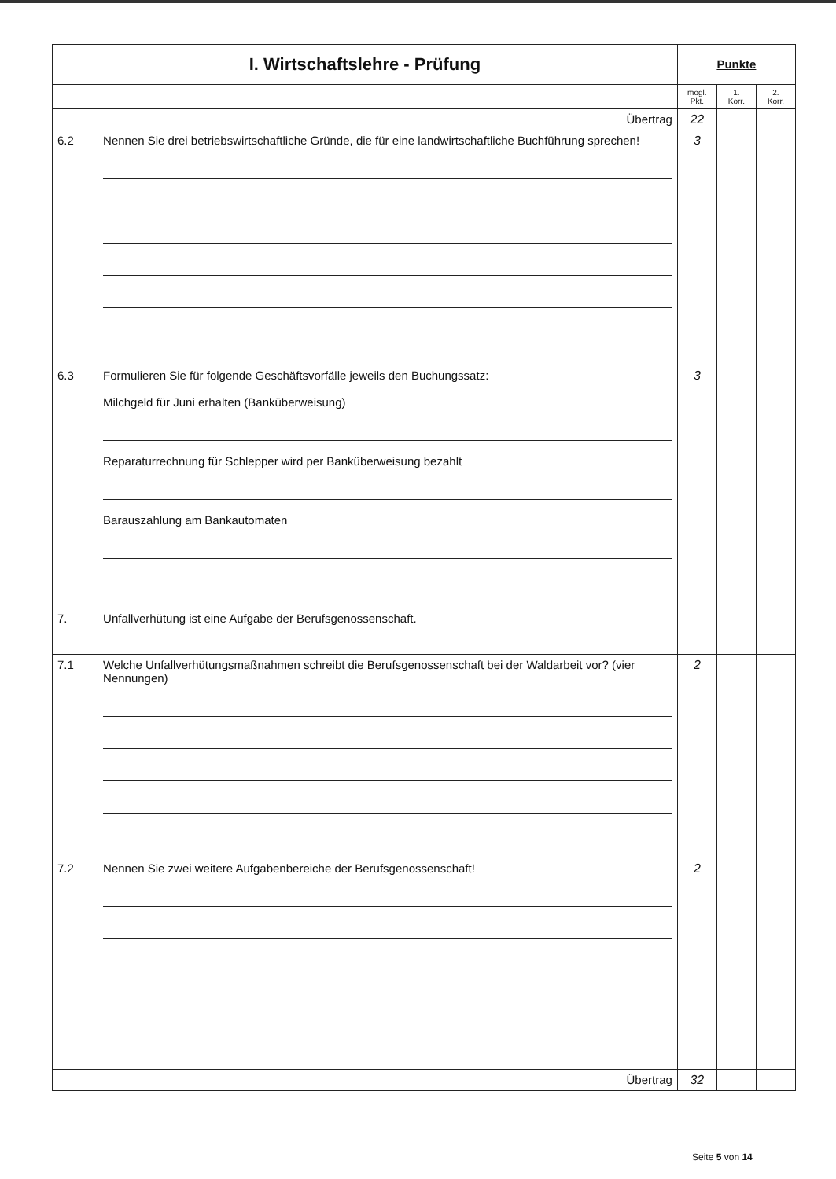| I. Wirtschaftslehre - Prüfung | | Punkte | | |
| | | mögl. Pkt. | 1. Korr. | 2. Korr. |
| | Übertrag | 22 | | |
| 6.2 | Nennen Sie drei betriebswirtschaftliche Gründe, die für eine landwirtschaftliche Buchführung sprechen! | 3 | | |
| 6.3 | Formulieren Sie für folgende Geschäftsvorfälle jeweils den Buchungssatz: Milchgeld für Juni erhalten (Banküberweisung) Reparaturrechnung für Schlepper wird per Banküberweisung bezahlt Barauszahlung am Bankautomaten | 3 | | |
| 7. | Unfallverhütung ist eine Aufgabe der Berufsgenossenschaft. | | | |
| 7.1 | Welche Unfallverhütungsmaßnahmen schreibt die Berufsgenossenschaft bei der Waldarbeit vor? (vier Nennungen) | 2 | | |
| 7.2 | Nennen Sie zwei weitere Aufgabenbereiche der Berufsgenossenschaft! | 2 | | |
| | Übertrag | 32 | | |
Seite 5 von 14